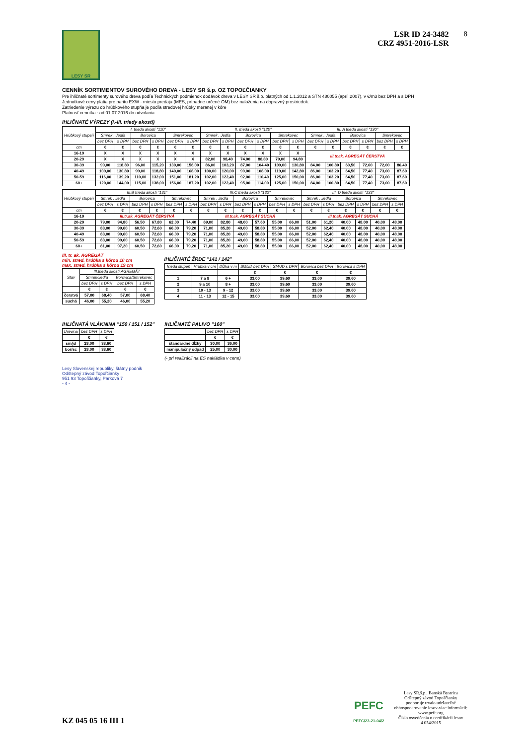LESY SR
LSR ID 24-3482
CRZ 4951-2016-LSR
8
CENNÍK SORTIMENTOV SUROVÉHO DREVA - LESY SR š.p. OZ TOPOĽČIANKY
Pre ihličnaté sortimenty surového dreva podľa Technických podmienok dodávok dreva v LESY SR š.p. platných od 1.1.2012 a STN 480055 (apríl 2007), v €/m3 bez DPH a s DPH
Jednotkové ceny platia pre paritu EXW - miesto predaja (MES, prípadne určené OM) bez naloženia na dopravný prostriedok.
Zatriedenie výrezu do hrúbkového stupňa je podľa stredovej hrúbky meranej v kôre
Platnosť cenníka : od 01.07.2016 do odvolania
IHLIČNATÉ VÝREZY (I.-III. triedy akostí)
| Hrúbkový stupeň | I. trieda akostí "110" | | | | | | II. trieda akostí "120" | | | | | | III. A trieda akostí "130" | | | | | |
| --- | --- | --- | --- | --- | --- | --- | --- | --- | --- | --- | --- | --- | --- | --- | --- | --- | --- | --- |
| | Smrek , Jedľa | | Borovica | | Smrekovec | | Smrek , Jedľa | | Borovica | | Smrekovec | | Smrek , Jedľa | | Borovica | | Smrekovec | |
| | bez DPH | s DPH | bez DPH | s DPH | bez DPH | s DPH | bez DPH | s DPH | bez DPH | s DPH | bez DPH | s DPH | bez DPH | s DPH | bez DPH | s DPH | bez DPH | s DPH |
| cm | € | € | € | € | € | € | € | € | € | € | € | € | € | € | € | € | € | € |
| 16-19 | X | X | X | X | X | X | X | X | X | X | X | X | III.tr.ak. AGREGÁT ČERSTVÁ | | | | | |
| 20-29 | X | X | X | X | X | X | 82,00 | 98,40 | 74,00 | 88,80 | 79,00 | 94,80 | | | | | | |
| 30-39 | 99,00 | 118,80 | 96,00 | 115,20 | 130,00 | 156,00 | 86,00 | 103,20 | 87,00 | 104,40 | 109,00 | 130,80 | 84,00 | 100,80 | 60,50 | 72,60 | 72,00 | 86,40 |
| 40-49 | 109,00 | 130,80 | 99,00 | 118,80 | 140,00 | 168,00 | 100,00 | 120,00 | 90,00 | 108,00 | 119,00 | 142,80 | 86,00 | 103,20 | 64,50 | 77,40 | 73,00 | 87,60 |
| 50-59 | 116,00 | 139,20 | 110,00 | 132,00 | 151,00 | 181,20 | 102,00 | 122,40 | 92,00 | 110,40 | 125,00 | 150,00 | 86,00 | 103,20 | 64,50 | 77,40 | 73,00 | 87,60 |
| 60+ | 120,00 | 144,00 | 115,00 | 138,00 | 156,00 | 187,20 | 102,00 | 122,40 | 95,00 | 114,00 | 125,00 | 150,00 | 84,00 | 100,80 | 64,50 | 77,40 | 73,00 | 87,60 |
| Hrúbkový stupeň | III.B trieda akostí "131" | | | | | | III.C trieda akostí "132" | | | | | | III. D trieda akostí "133" | | | | | |
| --- | --- | --- | --- | --- | --- | --- | --- | --- | --- | --- | --- | --- | --- | --- | --- | --- | --- | --- |
| | Smrek , Jedľa | | Borovica | | Smrekovec | | Smrek , Jedľa | | Borovica | | Smrekovec | | Smrek , Jedľa | | Borovica | | Smrekovec | |
| | bez DPH | s DPH | bez DPH | s DPH | bez DPH | s DPH | bez DPH | s DPH | bez DPH | s DPH | bez DPH | s DPH | bez DPH | s DPH | bez DPH | s DPH | bez DPH | s DPH |
| cm | € | € | € | € | € | € | € | € | € | € | € | € | € | € | € | € | € | € |
| 16-19 | III.tr.ak. AGREGÁT ČERSTVÁ | | | | | | III.tr.ak. AGREGÁT SUCHÁ | | | | | | III.tr.ak. AGREGÁT SUCHÁ | | | | | |
| 20-29 | 79,00 | 94,80 | 56,50 | 67,80 | 62,00 | 74,40 | 69,00 | 82,80 | 48,00 | 57,60 | 55,00 | 66,00 | 51,00 | 61,20 | 40,00 | 48,00 | 40,00 | 48,00 |
| 30-39 | 83,00 | 99,60 | 60,50 | 72,60 | 66,00 | 79,20 | 71,00 | 85,20 | 49,00 | 58,80 | 55,00 | 66,00 | 52,00 | 62,40 | 40,00 | 48,00 | 40,00 | 48,00 |
| 40-49 | 83,00 | 99,60 | 60,50 | 72,60 | 66,00 | 79,20 | 71,00 | 85,20 | 49,00 | 58,80 | 55,00 | 66,00 | 52,00 | 62,40 | 40,00 | 48,00 | 40,00 | 48,00 |
| 50-59 | 83,00 | 99,60 | 60,50 | 72,60 | 66,00 | 79,20 | 71,00 | 85,20 | 49,00 | 58,80 | 55,00 | 66,00 | 52,00 | 62,40 | 40,00 | 48,00 | 40,00 | 48,00 |
| 60+ | 81,00 | 97,20 | 60,50 | 72,60 | 66,00 | 79,20 | 71,00 | 85,20 | 49,00 | 58,80 | 55,00 | 66,00 | 52,00 | 62,40 | 40,00 | 48,00 | 40,00 | 48,00 |
III. tr. ak. AGREGÁT
min. stred. hrúbka s kôrou 10 cm
max. stred. hrúbka s kôrou 19 cm
| Stav | III.trieda akostí AGREGÁT | | | |
| --- | --- | --- | --- | --- |
| | Smrek/Jedľa | | Borovica/Smrekovec | |
| | bez DPH | s DPH | bez DPH | s DPH |
| | € | € | € | € |
| čerstvá | 57,00 | 68,40 | 57,00 | 68,40 |
| suchá | 46,00 | 55,20 | 46,00 | 55,20 |
IHLIČNATÉ ŽRDE "141 / 142"
| Trieda stupeň | Hrúbka v cm | Dĺžka v m | SM/JD bez DPH | SM/JD s DPH | Borovica bez DPH | Borovica s DPH |
| --- | --- | --- | --- | --- | --- | --- |
| | | | € | € | € | € |
| 1 | 7 a 8 | 6 + | 33,00 | 39,60 | 33,00 | 39,60 |
| 2 | 9 a 10 | 8 + | 33,00 | 39,60 | 33,00 | 39,60 |
| 3 | 10 - 13 | 9 - 12 | 33,00 | 39,60 | 33,00 | 39,60 |
| 4 | 11 - 13 | 12 - 15 | 33,00 | 39,60 | 33,00 | 39,60 |
IHLIČNATÁ VLÁKNINA "150 / 151 / 152"
| Drevina | bez DPH | s DPH |
| --- | --- | --- |
| | € | € |
| sm/jd | 28,00 | 33,60 |
| bor/sc | 28,00 | 33,60 |
IHLIČNATÉ PALIVO "160"
| | bez DPH | s DPH |
| --- | --- | --- |
| | € | € |
| štandardné dĺžky | 30,00 | 36,00 |
| manipulačný odpad | 25,00 | 30,00 |
(- pri realizácii na ES nakládka v cene)
Lesy Slovenskej republiky, štátny podnik
Odštepný závod Topoľčianky
951 93 Topoľčianky, Parková 7
- 4 -
KZ 045 05 16 III 1
PEFC
PEFC/23-21-04/2
Lesy SR,š.p., Banská Bystrica
Odštepný závod Topoľčianky
podporuje trvalo udržateľné
obhospodarovanie lesov-viac informácií:
www.pefc.org
Číslo osvedčenia o certifikácii lesov
4 054/2015